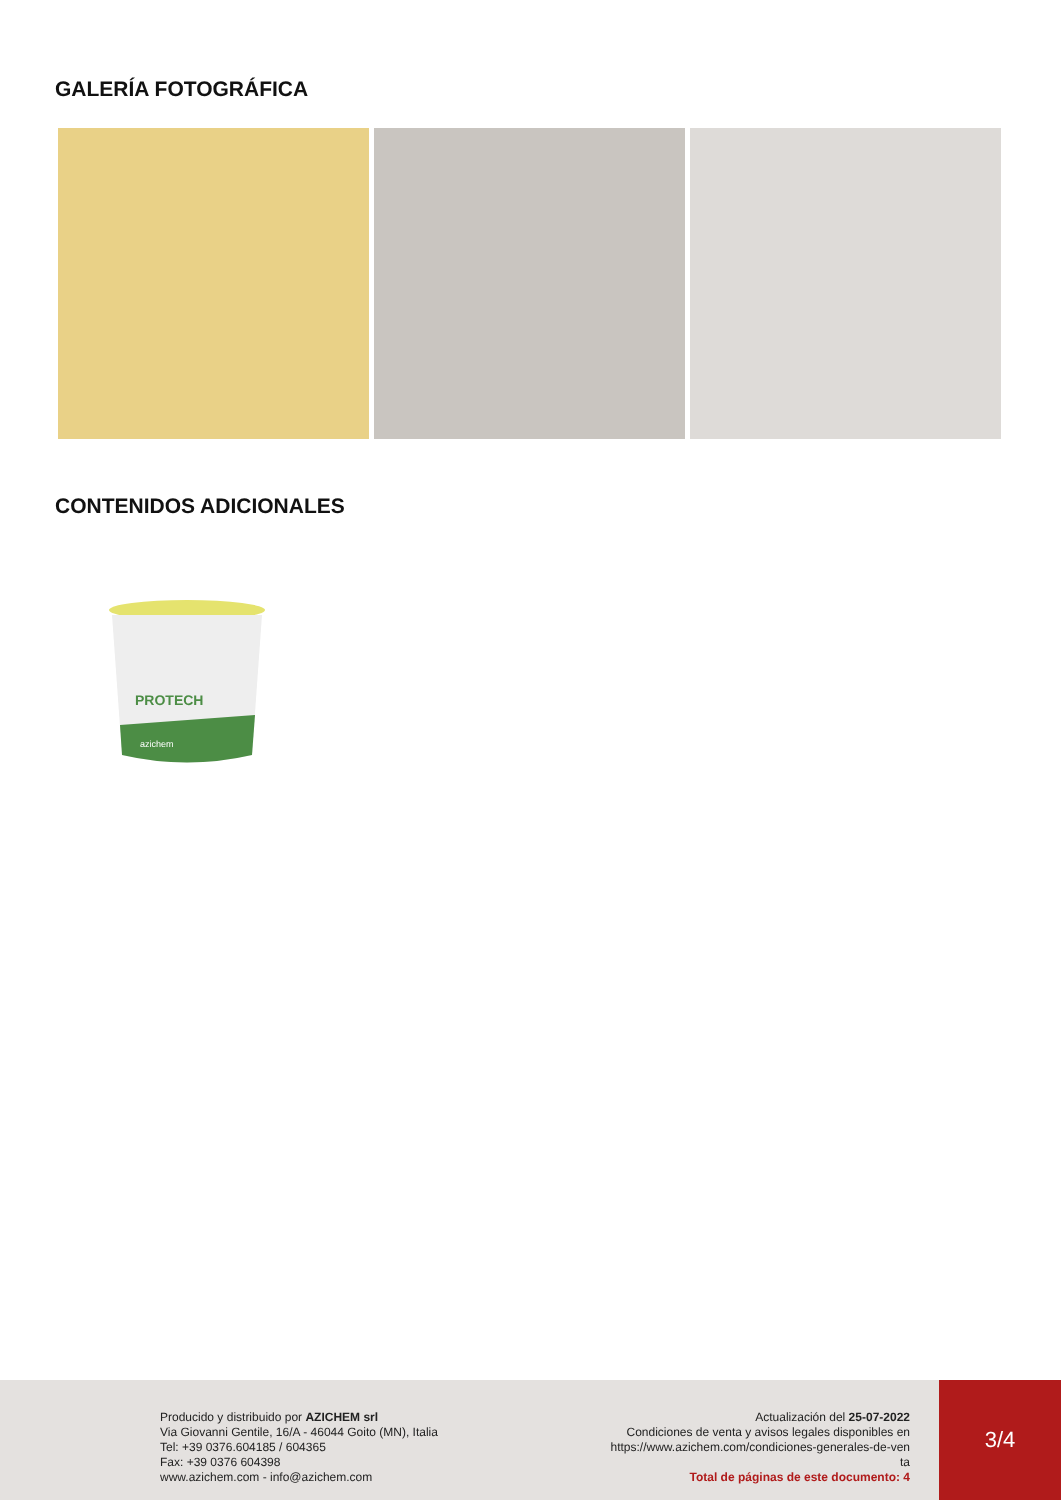GALERÍA FOTOGRÁFICA
CONTENIDOS ADICIONALES
PROTECH
azichem
Producido y distribuido por AZICHEM srl
Via Giovanni Gentile, 16/A - 46044 Goito (MN), Italia
Tel: +39 0376.604185 / 604365
Fax: +39 0376 604398
www.azichem.com - info@azichem.com
Actualización del 25-07-2022
Condiciones de venta y avisos legales disponibles en
https://www.azichem.com/condiciones-generales-de-ven
ta
Total de páginas de este documento: 4
3/4